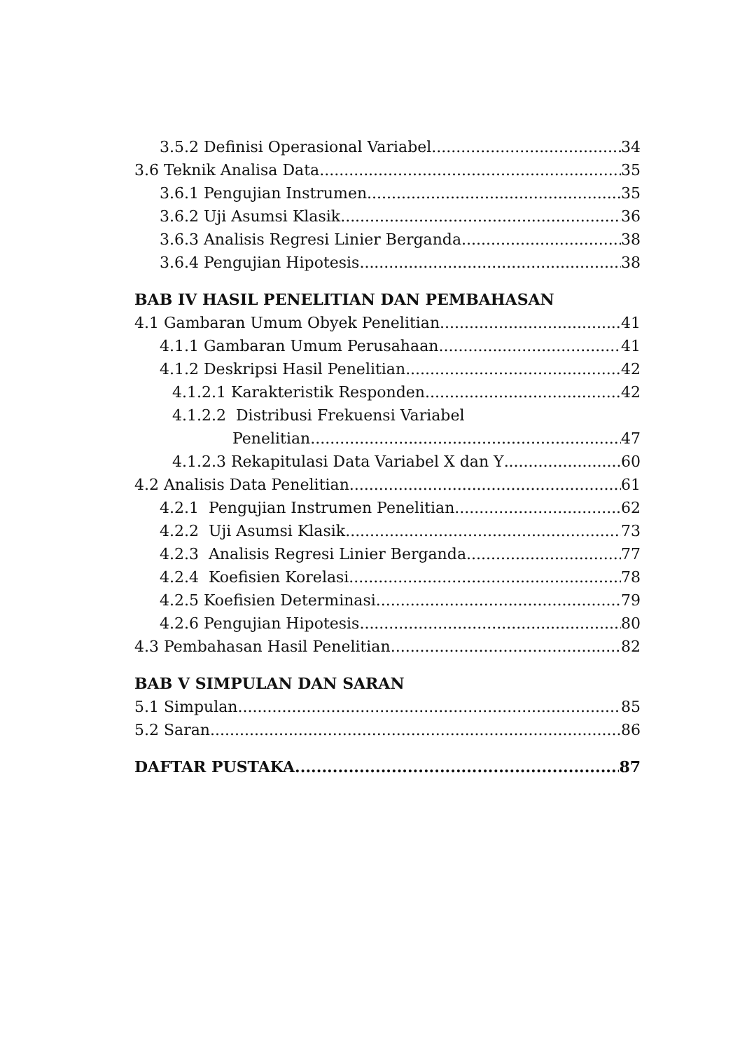3.5.2 Definisi Operasional Variabel 34
3.6 Teknik Analisa Data 35
3.6.1 Pengujian Instrumen 35
3.6.2 Uji Asumsi Klasik 36
3.6.3 Analisis Regresi Linier Berganda 38
3.6.4 Pengujian Hipotesis 38
BAB IV HASIL PENELITIAN DAN PEMBAHASAN
4.1 Gambaran Umum Obyek Penelitian 41
4.1.1 Gambaran Umum Perusahaan 41
4.1.2 Deskripsi Hasil Penelitian 42
4.1.2.1 Karakteristik Responden 42
4.1.2.2 Distribusi Frekuensi Variabel
Penelitian 47
4.1.2.3 Rekapitulasi Data Variabel X dan Y 60
4.2 Analisis Data Penelitian 61
4.2.1 Pengujian Instrumen Penelitian 62
4.2.2 Uji Asumsi Klasik 73
4.2.3 Analisis Regresi Linier Berganda 77
4.2.4 Koefisien Korelasi 78
4.2.5 Koefisien Determinasi 79
4.2.6 Pengujian Hipotesis 80
4.3 Pembahasan Hasil Penelitian 82
BAB V SIMPULAN DAN SARAN
5.1 Simpulan 85
5.2 Saran 86
DAFTAR PUSTAKA 87